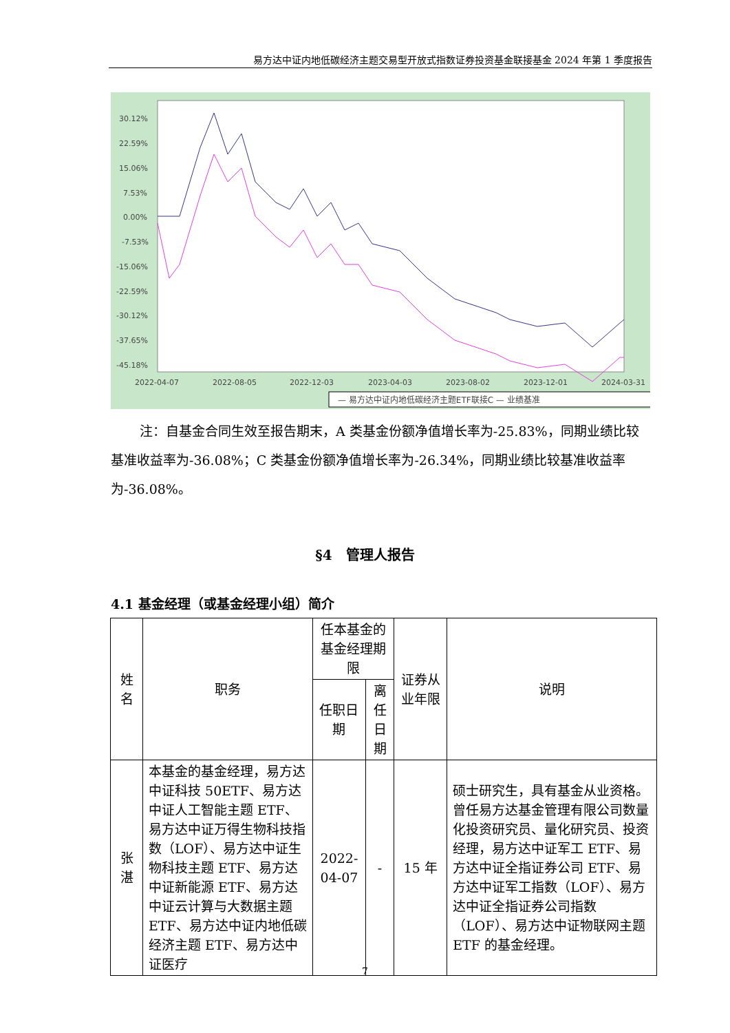易方达中证内地低碳经济主题交易型开放式指数证券投资基金联接基金 2024 年第 1 季度报告
30.12%
22.59%
15.06%
7.53%
0.00%
-7.53%
-15.06%
-22.59%
-30.12%
-37.65%
-45.18%
2022-04-07
2022-08-05
2022-12-03
2023-04-03
2023-08-02
2023-12-01
2024-03-31
— 易方达中证内地低碳经济主题ETF联接C — 业绩基准
注：自基金合同生效至报告期末，A 类基金份额净值增长率为-25.83%，同期业绩比较基准收益率为-36.08%；C 类基金份额净值增长率为-26.34%，同期业绩比较基准收益率为-36.08%。
§4　管理人报告
4.1 基金经理（或基金经理小组）简介
| 姓名 | 职务 | 任本基金的基金经理期限 | | 证券从业年限 | 说明 |
| --- | --- | --- | --- | --- | --- |
| | | 任职日期 | 离任日期 | | |
| 张湛 | 本基金的基金经理，易方达中证科技 50ETF、易方达中证人工智能主题 ETF、易方达中证万得生物科技指数（LOF）、易方达中证生物科技主题 ETF、易方达中证新能源 ETF、易方达中证云计算与大数据主题 ETF、易方达中证内地低碳经济主题 ETF、易方达中证医疗 | 2022-04-07 | - | 15 年 | 硕士研究生，具有基金从业资格。曾任易方达基金管理有限公司数量化投资研究员、量化研究员、投资经理，易方达中证军工 ETF、易方达中证全指证券公司 ETF、易方达中证军工指数（LOF）、易方达中证全指证券公司指数（LOF）、易方达中证物联网主题 ETF 的基金经理。 |
7